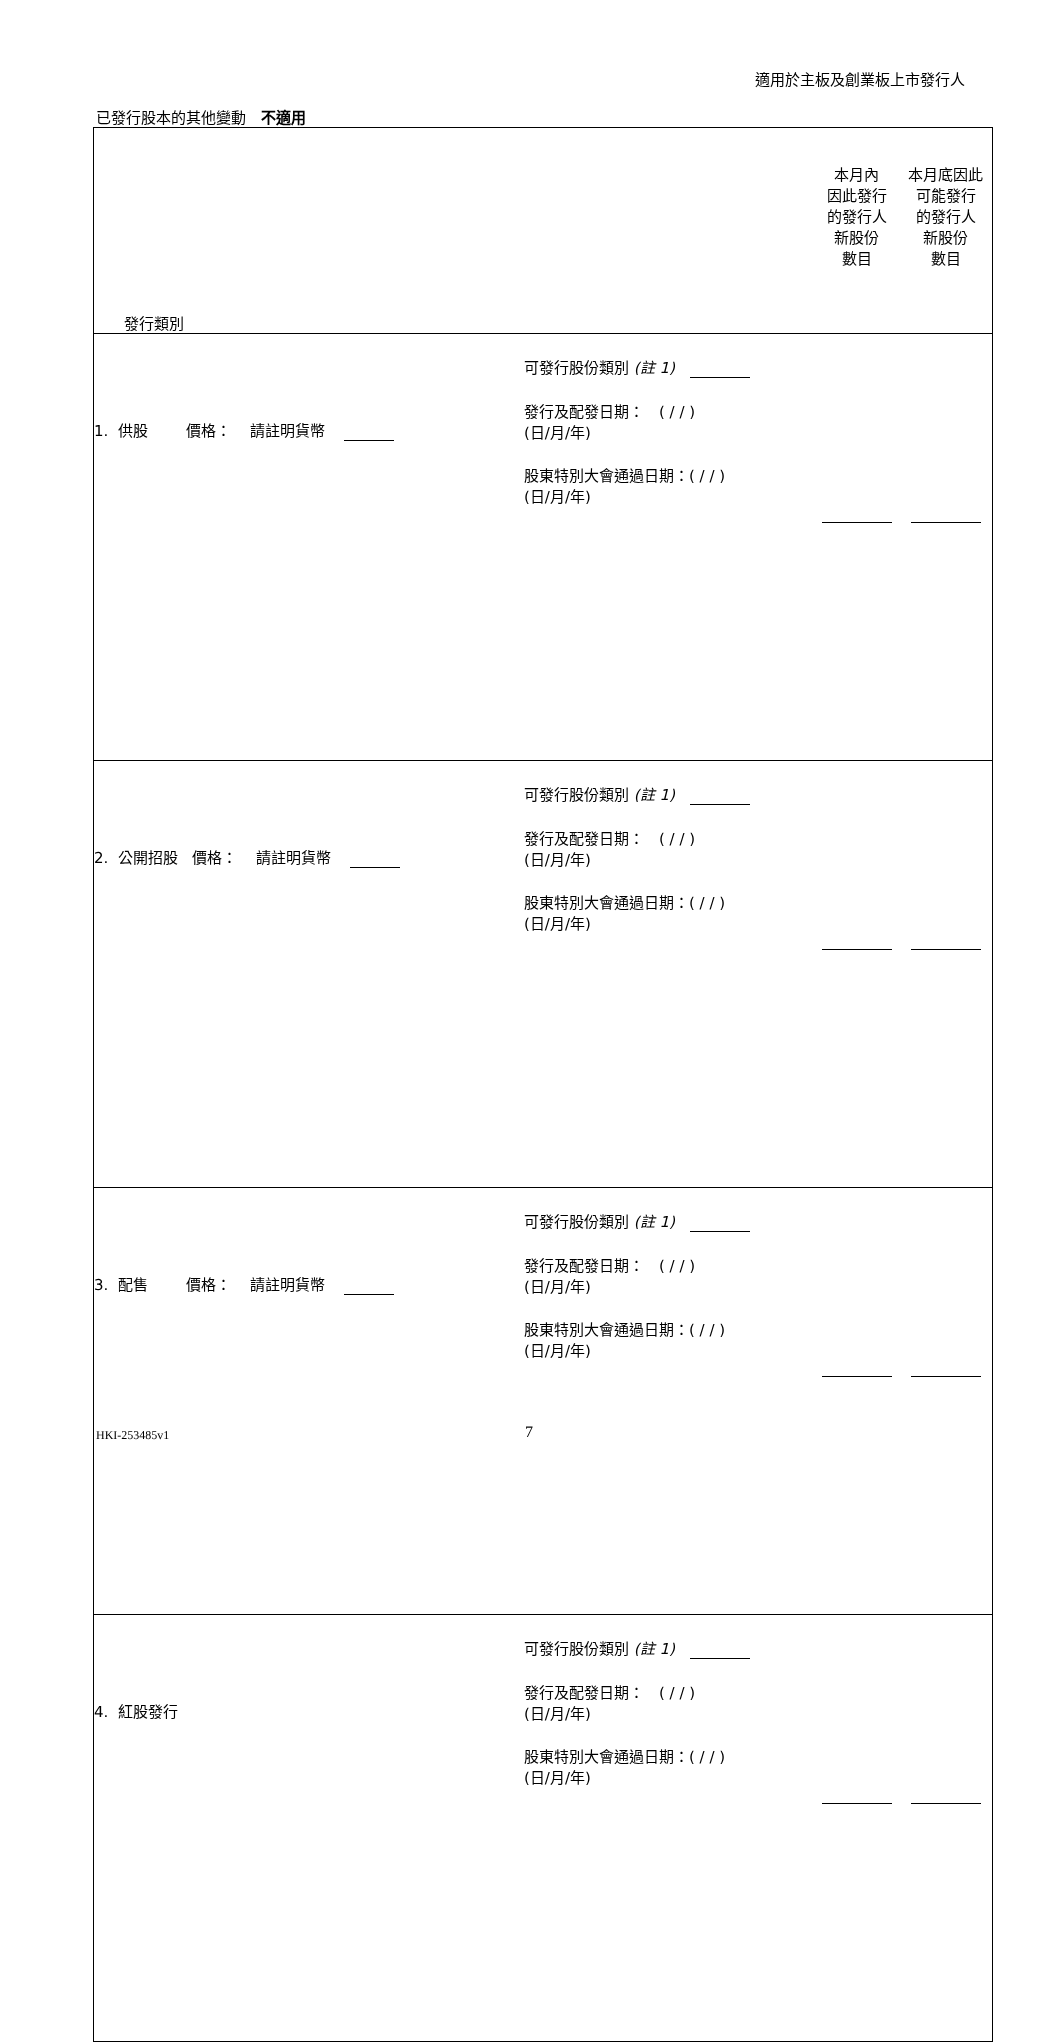適用於主板及創業板上市發行人
已發行股本的其他變動　不適用
| 發行類別 | | 本月內 因此發行 的發行人 新股份 數目 | 本月底因此 可能發行 的發行人 新股份 數目 |
| 1. 供股 價格： 請註明貨幣 | 可發行股份類別 (註 1) 發行及配發日期： ( / / ) (日/月/年) 股東特別大會通過日期：( / / ) (日/月/年) | | |
| 2. 公開招股 價格： 請註明貨幣 | 可發行股份類別 (註 1) 發行及配發日期： ( / / ) (日/月/年) 股東特別大會通過日期：( / / ) (日/月/年) | | |
| 3. 配售 價格： 請註明貨幣 | 可發行股份類別 (註 1) 發行及配發日期： ( / / ) (日/月/年) 股東特別大會通過日期：( / / ) (日/月/年) | | |
| 4. 紅股發行 | 可發行股份類別 (註 1) 發行及配發日期： ( / / ) (日/月/年) 股東特別大會通過日期：( / / ) (日/月/年) | | |
HKI-253485v1 7